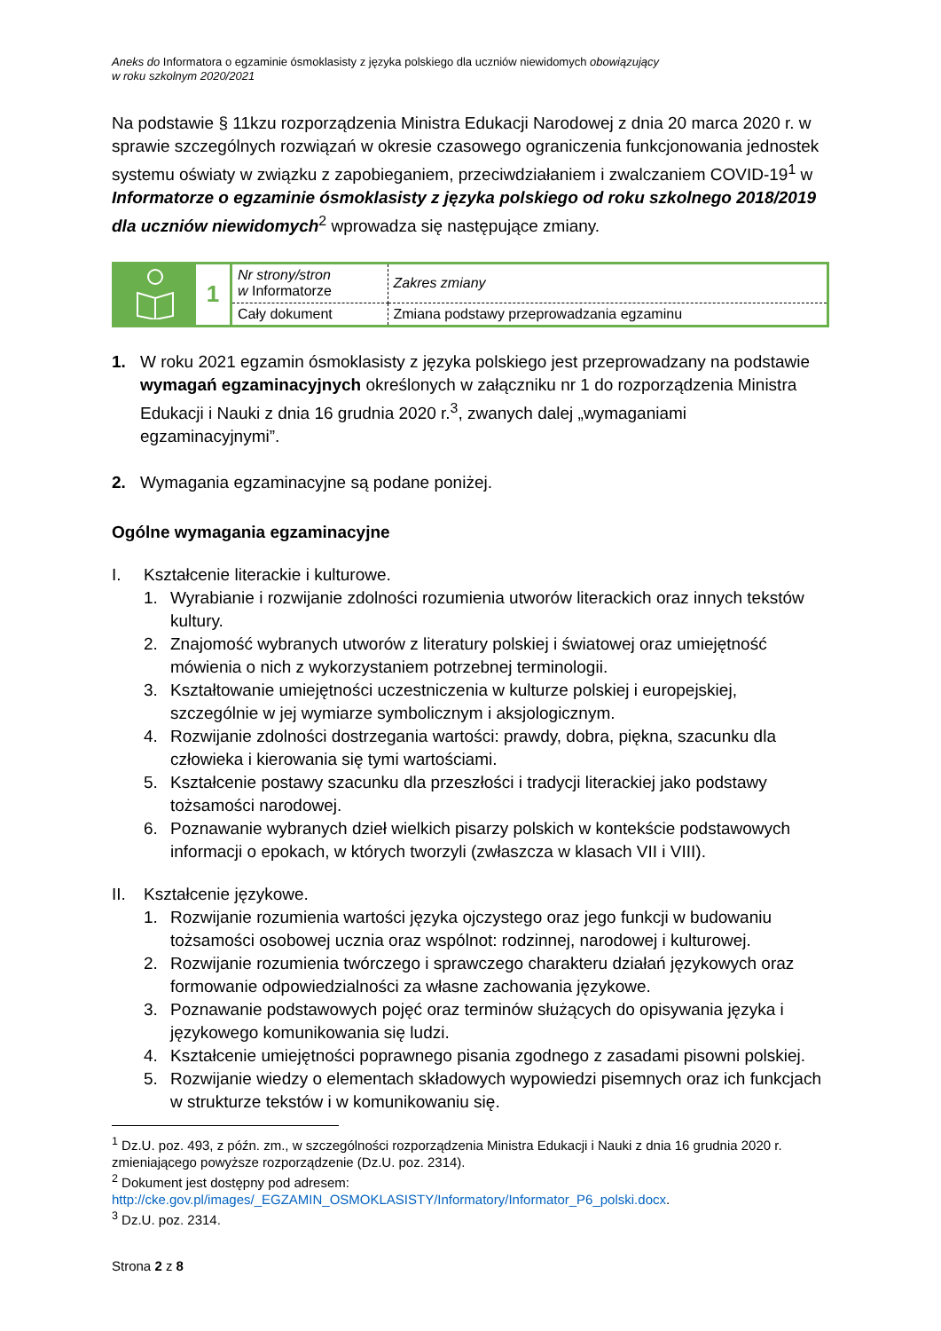Aneks do Informatora o egzaminie ósmoklasisty z języka polskiego dla uczniów niewidomych obowiązujący
w roku szkolnym 2020/2021
Na podstawie § 11kzu rozporządzenia Ministra Edukacji Narodowej z dnia 20 marca 2020 r. w sprawie szczególnych rozwiązań w okresie czasowego ograniczenia funkcjonowania jednostek systemu oświaty w związku z zapobieganiem, przeciwdziałaniem i zwalczaniem COVID-19<sup>1</sup> w Informatorze o egzaminie ósmoklasisty z języka polskiego od roku szkolnego 2018/2019 dla uczniów niewidomych<sup>2</sup> wprowadza się następujące zmiany.
| | 1 | Nr strony/stron w Informatorze | Zakres zmiany |
| | | Cały dokument | Zmiana podstawy przeprowadzania egzaminu |
1. W roku 2021 egzamin ósmoklasisty z języka polskiego jest przeprowadzany na podstawie wymagań egzaminacyjnych określonych w załączniku nr 1 do rozporządzenia Ministra Edukacji i Nauki z dnia 16 grudnia 2020 r.<sup>3</sup>, zwanych dalej „wymaganiami egzaminacyjnymi”.
2. Wymagania egzaminacyjne są podane poniżej.
Ogólne wymagania egzaminacyjne
I. Kształcenie literackie i kulturowe.
1. Wyrabianie i rozwijanie zdolności rozumienia utworów literackich oraz innych tekstów kultury.
2. Znajomość wybranych utworów z literatury polskiej i światowej oraz umiejętność mówienia o nich z wykorzystaniem potrzebnej terminologii.
3. Kształtowanie umiejętności uczestniczenia w kulturze polskiej i europejskiej, szczególnie w jej wymiarze symbolicznym i aksjologicznym.
4. Rozwijanie zdolności dostrzegania wartości: prawdy, dobra, piękna, szacunku dla człowieka i kierowania się tymi wartościami.
5. Kształcenie postawy szacunku dla przeszłości i tradycji literackiej jako podstawy tożsamości narodowej.
6. Poznawanie wybranych dzieł wielkich pisarzy polskich w kontekście podstawowych informacji o epokach, w których tworzyli (zwłaszcza w klasach VII i VIII).
II. Kształcenie językowe.
1. Rozwijanie rozumienia wartości języka ojczystego oraz jego funkcji w budowaniu tożsamości osobowej ucznia oraz wspólnot: rodzinnej, narodowej i kulturowej.
2. Rozwijanie rozumienia twórczego i sprawczego charakteru działań językowych oraz formowanie odpowiedzialności za własne zachowania językowe.
3. Poznawanie podstawowych pojęć oraz terminów służących do opisywania języka i językowego komunikowania się ludzi.
4. Kształcenie umiejętności poprawnego pisania zgodnego z zasadami pisowni polskiej.
5. Rozwijanie wiedzy o elementach składowych wypowiedzi pisemnych oraz ich funkcjach w strukturze tekstów i w komunikowaniu się.
<sup>1</sup> Dz.U. poz. 493, z późn. zm., w szczególności rozporządzenia Ministra Edukacji i Nauki z dnia 16 grudnia 2020 r. zmieniającego powyższe rozporządzenie (Dz.U. poz. 2314).
<sup>2</sup> Dokument jest dostępny pod adresem:
http://cke.gov.pl/images/_EGZAMIN_OSMOKLASISTY/Informatory/Informator_P6_polski.docx.
<sup>3</sup> Dz.U. poz. 2314.
Strona 2 z 8